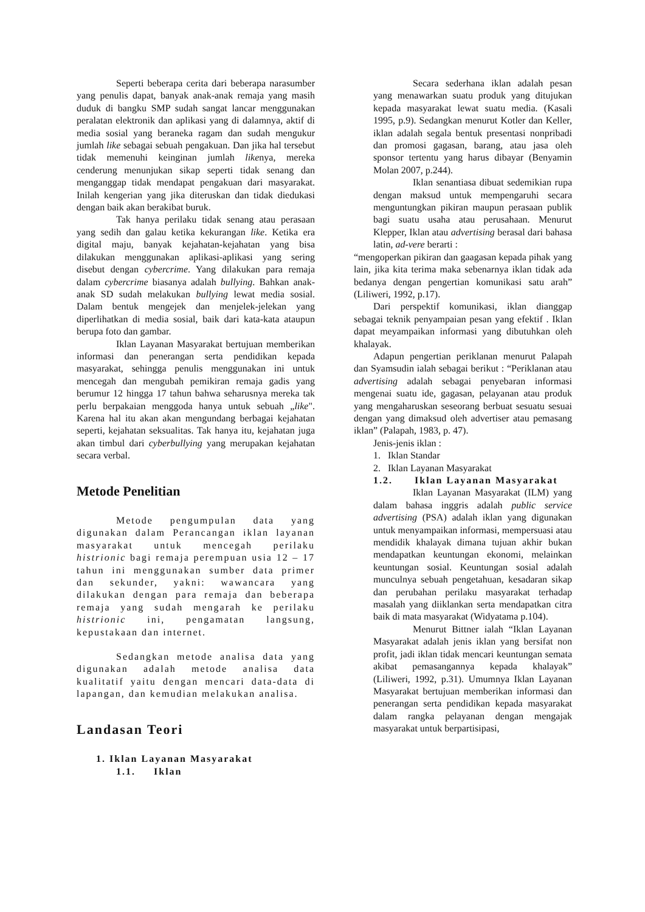Seperti beberapa cerita dari beberapa narasumber yang penulis dapat, banyak anak-anak remaja yang masih duduk di bangku SMP sudah sangat lancar menggunakan peralatan elektronik dan aplikasi yang di dalamnya, aktif di media sosial yang beraneka ragam dan sudah mengukur jumlah like sebagai sebuah pengakuan. Dan jika hal tersebut tidak memenuhi keinginan jumlah likenya, mereka cenderung menunjukan sikap seperti tidak senang dan menganggap tidak mendapat pengakuan dari masyarakat. Inilah kengerian yang jika diteruskan dan tidak diedukasi dengan baik akan berakibat buruk.
Tak hanya perilaku tidak senang atau perasaan yang sedih dan galau ketika kekurangan like. Ketika era digital maju, banyak kejahatan-kejahatan yang bisa dilakukan menggunakan aplikasi-aplikasi yang sering disebut dengan cybercrime. Yang dilakukan para remaja dalam cybercrime biasanya adalah bullying. Bahkan anak-anak SD sudah melakukan bullying lewat media sosial. Dalam bentuk mengejek dan menjelek-jelekan yang diperlihatkan di media sosial, baik dari kata-kata ataupun berupa foto dan gambar.
Iklan Layanan Masyarakat bertujuan memberikan informasi dan penerangan serta pendidikan kepada masyarakat, sehingga penulis menggunakan ini untuk mencegah dan mengubah pemikiran remaja gadis yang berumur 12 hingga 17 tahun bahwa seharusnya mereka tak perlu berpakaian menggoda hanya untuk sebuah „like". Karena hal itu akan akan mengundang berbagai kejahatan seperti, kejahatan seksualitas. Tak hanya itu, kejahatan juga akan timbul dari cyberbullying yang merupakan kejahatan secara verbal.
Metode Penelitian
Metode pengumpulan data yang digunakan dalam Perancangan iklan layanan masyarakat untuk mencegah perilaku histrionic bagi remaja perempuan usia 12 – 17 tahun ini menggunakan sumber data primer dan sekunder, yakni: wawancara yang dilakukan dengan para remaja dan beberapa remaja yang sudah mengarah ke perilaku histrionic ini, pengamatan langsung, kepustakaan dan internet.
Sedangkan metode analisa data yang digunakan adalah metode analisa data kualitatif yaitu dengan mencari data-data di lapangan, dan kemudian melakukan analisa.
Landasan Teori
1. Iklan Layanan Masyarakat
1.1. Iklan
Secara sederhana iklan adalah pesan yang menawarkan suatu produk yang ditujukan kepada masyarakat lewat suatu media. (Kasali 1995, p.9). Sedangkan menurut Kotler dan Keller, iklan adalah segala bentuk presentasi nonpribadi dan promosi gagasan, barang, atau jasa oleh sponsor tertentu yang harus dibayar (Benyamin Molan 2007, p.244).
Iklan senantiasa dibuat sedemikian rupa dengan maksud untuk mempengaruhi secara menguntungkan pikiran maupun perasaan publik bagi suatu usaha atau perusahaan. Menurut Klepper, Iklan atau advertising berasal dari bahasa latin, ad-vere berarti :
“mengoperkan pikiran dan gaagasan kepada pihak yang lain, jika kita terima maka sebenarnya iklan tidak ada bedanya dengan pengertian komunikasi satu arah” (Liliweri, 1992, p.17).
Dari perspektif komunikasi, iklan dianggap sebagai teknik penyampaian pesan yang efektif . Iklan dapat meyampaikan informasi yang dibutuhkan oleh khalayak.
Adapun pengertian periklanan menurut Palapah dan Syamsudin ialah sebagai berikut : “Periklanan atau advertising adalah sebagai penyebaran informasi mengenai suatu ide, gagasan, pelayanan atau produk yang mengaharuskan seseorang berbuat sesuatu sesuai dengan yang dimaksud oleh advertiser atau pemasang iklan” (Palapah, 1983, p. 47).
Jenis-jenis iklan :
1. Iklan Standar
2. Iklan Layanan Masyarakat
1.2. Iklan Layanan Masyarakat
Iklan Layanan Masyarakat (ILM) yang dalam bahasa inggris adalah public service advertising (PSA) adalah iklan yang digunakan untuk menyampaikan informasi, mempersuasi atau mendidik khalayak dimana tujuan akhir bukan mendapatkan keuntungan ekonomi, melainkan keuntungan sosial. Keuntungan sosial adalah munculnya sebuah pengetahuan, kesadaran sikap dan perubahan perilaku masyarakat terhadap masalah yang diiklankan serta mendapatkan citra baik di mata masyarakat (Widyatama p.104).
Menurut Bittner ialah “Iklan Layanan Masyarakat adalah jenis iklan yang bersifat non profit, jadi iklan tidak mencari keuntungan semata akibat pemasangannya kepada khalayak” (Liliweri, 1992, p.31). Umumnya Iklan Layanan Masyarakat bertujuan memberikan informasi dan penerangan serta pendidikan kepada masyarakat dalam rangka pelayanan dengan mengajak masyarakat untuk berpartisipasi,